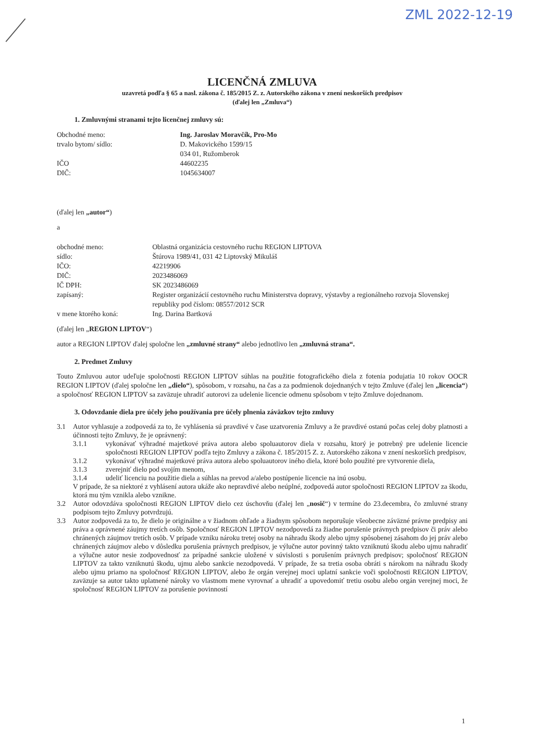ZML 2022-12-19
LICENČNÁ ZMLUVA
uzavretá podľa § 65 a nasl. zákona č. 185/2015 Z. z. Autorského zákona v znení neskorších predpisov
(ďalej len „Zmluva“)
1. Zmluvnými stranami tejto licenčnej zmluvy sú:
Obchodné meno:
Ing. Jaroslav Moravčík, Pro-Mo
trvalo bytom/ sídlo:
D. Makovického 1599/15
034 01, Ružomberok
IČO
44602235
DIČ:
1045634007
(ďalej len „autor“)
a
obchodné meno:
Oblastná organizácia cestovného ruchu REGION LIPTOVA
sídlo:
Štúrova 1989/41, 031 42 Liptovský Mikuláš
IČO:
42219906
DIČ:
2023486069
IČ DPH:
SK 2023486069
zapísaný:
Register organizácií cestovného ruchu Ministerstva dopravy, výstavby a regionálneho rozvoja Slovenskej republiky pod číslom: 08557/2012 SCR
v mene ktorého koná:
Ing. Darina Bartková
(ďalej len „REGION LIPTOV“)
autor a REGION LIPTOV ďalej spoločne len „zmluvné strany“ alebo jednotlivo len „zmluvná strana“.
2. Predmet Zmluvy
Touto Zmluvou autor udeľuje spoločnosti REGION LIPTOV súhlas na použitie fotografického diela z fotenia podujatia 10 rokov OOCR REGION LIPTOV (ďalej spoločne len „dielo“), spôsobom, v rozsahu, na čas a za podmienok dojednaných v tejto Zmluve (ďalej len „licencia“) a spoločnosť REGION LIPTOV sa zaväzuje uhradiť autorovi za udelenie licencie odmenu spôsobom v tejto Zmluve dojednanom.
3. Odovzdanie diela pre účely jeho používania pre účely plnenia záväzkov tejto zmluvy
3.1
Autor vyhlasuje a zodpovedá za to, že vyhlásenia sú pravdivé v čase uzatvorenia Zmluvy a že pravdivé ostanú počas celej doby platnosti a účinnosti tejto Zmluvy, že je oprávnený:
3.1.1
vykonávať výhradné majetkové práva autora alebo spoluautorov diela v rozsahu, ktorý je potrebný pre udelenie licencie spoločnosti REGION LIPTOV podľa tejto Zmluvy a zákona č. 185/2015 Z. z. Autorského zákona v znení neskorších predpisov,
3.1.2
vykonávať výhradné majetkové práva autora alebo spoluautorov iného diela, ktoré bolo použité pre vytvorenie diela,
3.1.3
zverejniť dielo pod svojím menom,
3.1.4
udeliť licenciu na použitie diela a súhlas na prevod a/alebo postúpenie licencie na inú osobu.
V prípade, že sa niektoré z vyhlásení autora ukáže ako nepravdivé alebo neúplné, zodpovedá autor spoločnosti REGION LIPTOV za škodu, ktorá mu tým vznikla alebo vznikne.
3.2
Autor odovzdáva spoločnosti REGION LIPTOV dielo cez úschovňu (ďalej len „nosič“) v termíne do 23.decembra, čo zmluvné strany podpisom tejto Zmluvy potvrdzujú.
3.3
Autor zodpovedá za to, že dielo je originálne a v žiadnom ohľade a žiadnym spôsobom neporušuje všeobecne záväzné právne predpisy ani práva a oprávnené záujmy tretích osôb. Spoločnosť REGION LIPTOV nezodpovedá za žiadne porušenie právnych predpisov či práv alebo chránených záujmov tretích osôb. V prípade vzniku nároku tretej osoby na náhradu škody alebo ujmy spôsobenej zásahom do jej práv alebo chránených záujmov alebo v dôsledku porušenia právnych predpisov, je výlučne autor povinný takto vzniknutú škodu alebo ujmu nahradiť a výlučne autor nesie zodpovednosť za prípadné sankcie uložené v súvislosti s porušením právnych predpisov; spoločnosť REGION LIPTOV za takto vzniknutú škodu, ujmu alebo sankcie nezodpovedá. V prípade, že sa tretia osoba obráti s nárokom na náhradu škody alebo ujmu priamo na spoločnosť REGION LIPTOV, alebo že orgán verejnej moci uplatní sankcie voči spoločnosti REGION LIPTOV, zaväzuje sa autor takto uplatnené nároky vo vlastnom mene vyrovnať a uhradiť a upovedomiť tretiu osobu alebo orgán verejnej moci, že spoločnosť REGION LIPTOV za porušenie povinností
1